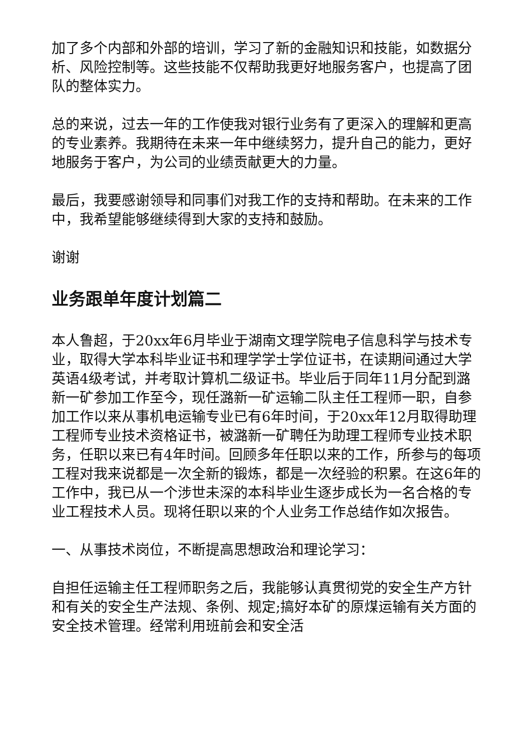加了多个内部和外部的培训，学习了新的金融知识和技能，如数据分析、风险控制等。这些技能不仅帮助我更好地服务客户，也提高了团队的整体实力。
总的来说，过去一年的工作使我对银行业务有了更深入的理解和更高的专业素养。我期待在未来一年中继续努力，提升自己的能力，更好地服务于客户，为公司的业绩贡献更大的力量。
最后，我要感谢领导和同事们对我工作的支持和帮助。在未来的工作中，我希望能够继续得到大家的支持和鼓励。
谢谢
业务跟单年度计划篇二
本人鲁超，于20xx年6月毕业于湖南文理学院电子信息科学与技术专业，取得大学本科毕业证书和理学学士学位证书，在读期间通过大学英语4级考试，并考取计算机二级证书。毕业后于同年11月分配到潞新一矿参加工作至今，现任潞新一矿运输二队主任工程师一职，自参加工作以来从事机电运输专业已有6年时间，于20xx年12月取得助理工程师专业技术资格证书，被潞新一矿聘任为助理工程师专业技术职务，任职以来已有4年时间。回顾多年任职以来的工作，所参与的每项工程对我来说都是一次全新的锻炼，都是一次经验的积累。在这6年的工作中，我已从一个涉世未深的本科毕业生逐步成长为一名合格的专业工程技术人员。现将任职以来的个人业务工作总结作如次报告。
一、从事技术岗位，不断提高思想政治和理论学习：
自担任运输主任工程师职务之后，我能够认真贯彻党的安全生产方针和有关的安全生产法规、条例、规定;搞好本矿的原煤运输有关方面的安全技术管理。经常利用班前会和安全活